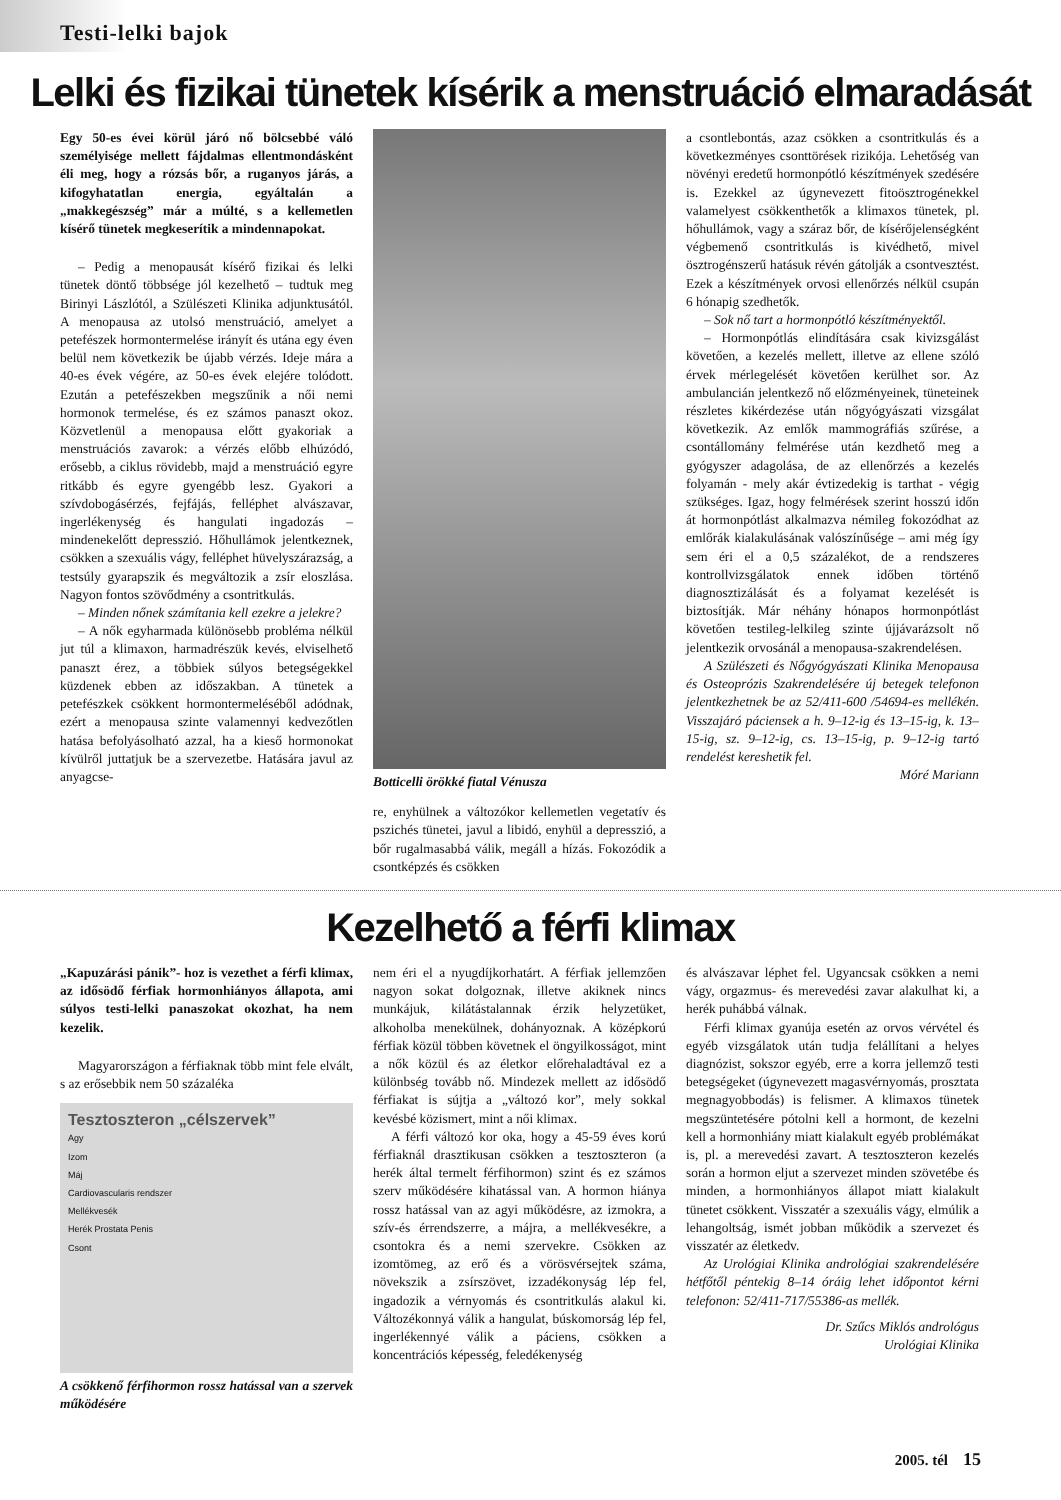Testi-lelki bajok
Lelki és fizikai tünetek kísérik a menstruáció elmaradását
Egy 50-es évei körül járó nő bölcsebbé váló személyisége mellett fájdalmas ellentmondásként éli meg, hogy a rózsás bőr, a ruganyos járás, a kifogyhatatlan energia, egyáltalán a „makkegészség” már a múlté, s a kellemetlen kísérő tünetek megkeserítik a mindennapokat.
– Pedig a menopausát kísérő fizikai és lelki tünetek döntő többsége jól kezelhető – tudtuk meg Birinyi Lászlótól, a Szülészeti Klinika adjunktusától. A menopausa az utolsó menstruáció, amelyet a petefészek hormontermelése irányít és utána egy éven belül nem következik be újabb vérzés. Ideje mára a 40-es évek végére, az 50-es évek elejére tolódott. Ezután a petefészekben megszűnik a női nemi hormonok termelése, és ez számos panaszt okoz. Közvetlenül a menopausa előtt gyakoriak a menstruációs zavarok: a vérzés előbb elhúzódó, erősebb, a ciklus rövidebb, majd a menstruáció egyre ritkább és egyre gyengébb lesz. Gyakori a szívdobogásérzés, fejfájás, felléphet alvászavar, ingerlékenység és hangulati ingadozás – mindenekelőtt depresszió. Hőhullámok jelentkeznek, csökken a szexuális vágy, felléphet hüvelyszárazság, a testsúly gyarapszik és megváltozik a zsír eloszlása. Nagyon fontos szövődmény a csontritkulás.
– Minden nőnek számítania kell ezekre a jelekre?
– A nők egyharmada különösebb probléma nélkül jut túl a klimaxon, harmadrészük kevés, elviselhető panaszt érez, a többiek súlyos betegségekkel küzdenek ebben az időszakban. A tünetek a petefészkek csökkent hormontermeléséből adódnak, ezért a menopausa szinte valamennyi kedvezőtlen hatása befolyásolható azzal, ha a kieső hormonokat kívülről juttatjuk be a szervezetbe. Hatására javul az anyagcse-
Botticelli örökké fiatal Vénusza
re, enyhülnek a változókor kellemetlen vegetatív és pszichés tünetei, javul a libidó, enyhül a depresszió, a bőr rugalmasabbá válik, megáll a hízás. Fokozódik a csontképzés és csökken
a csontlebontás, azaz csökken a csontritkulás és a következményes csonttörések rizikója. Lehetőség van növényi eredetű hormonpótló készítmények szedésére is. Ezekkel az úgynevezett fitoösztrogénekkel valamelyest csökkenthetők a klimaxos tünetek, pl. hőhullámok, vagy a száraz bőr, de kísérőjelenségként végbemenő csontritkulás is kivédhető, mivel ösztrogénszerű hatásuk révén gátolják a csontvesztést. Ezek a készítmények orvosi ellenőrzés nélkül csupán 6 hónapig szedhetők.
– Sok nő tart a hormonpótló készítményektől.
– Hormonpótlás elindítására csak kivizsgálást követően, a kezelés mellett, illetve az ellene szóló érvek mérlegelését követően kerülhet sor. Az ambulancián jelentkező nő előzményeinek, tüneteinek részletes kikérdezése után nőgyógyászati vizsgálat következik. Az emlők mammográfiás szűrése, a csontállomány felmérése után kezdhető meg a gyógyszer adagolása, de az ellenőrzés a kezelés folyamán - mely akár évtizedekig is tarthat - végig szükséges. Igaz, hogy felmérések szerint hosszú időn át hormonpótlást alkalmazva némileg fokozódhat az emlőrák kialakulásának valószínűsége – ami még így sem éri el a 0,5 százalékot, de a rendszeres kontrollvizsgálatok ennek időben történő diagnosztizálását és a folyamat kezelését is biztosítják. Már néhány hónapos hormonpótlást követően testileg-lelkileg szinte újjávarázsolt nő jelentkezik orvosánál a menopausa-szakrendelésen.
A Szülészeti és Nőgyógyászati Klinika Menopausa és Osteoprózis Szakrendelésére új betegek telefonon jelentkezhetnek be az 52/411-600 /54694-es mellékén. Visszajáró páciensek a h. 9–12-ig és 13–15-ig, k. 13–15-ig, sz. 9–12-ig, cs. 13–15-ig, p. 9–12-ig tartó rendelést kereshetik fel.
Móré Mariann
Kezelhető a férfi klimax
„Kapuzárási pánik”- hoz is vezethet a férfi klimax, az idősödő férfiak hormonhiányos állapota, ami súlyos testi-lelki panaszokat okozhat, ha nem kezelik.
Magyarországon a férfiaknak több mint fele elvált, s az erősebbik nem 50 százaléka
Tesztoszteron „célszervek”
Agy
Izom
Máj
Cardiovascularis rendszer
Mellékvesék
Herék Prostata Penis
Csont
A csökkenő férfihormon rossz hatással van a szervek működésére
nem éri el a nyugdíjkorhatárt. A férfiak jellemzően nagyon sokat dolgoznak, illetve akiknek nincs munkájuk, kilátástalannak érzik helyzetüket, alkoholba menekülnek, dohányoznak. A középkorú férfiak közül többen követnek el öngyilkosságot, mint a nők közül és az életkor előrehaladtával ez a különbség tovább nő. Mindezek mellett az idősödő férfiakat is sújtja a „változó kor”, mely sokkal kevésbé közismert, mint a női klimax.
A férfi változó kor oka, hogy a 45-59 éves korú férfiaknál drasztikusan csökken a tesztoszteron (a herék által termelt férfihormon) szint és ez számos szerv működésére kihatással van. A hormon hiánya rossz hatással van az agyi működésre, az izmokra, a szív-és érrendszerre, a májra, a mellékvesékre, a csontokra és a nemi szervekre. Csökken az izomtömeg, az erő és a vörösvérsejtek száma, növekszik a zsírszövet, izzadékonyság lép fel, ingadozik a vérnyomás és csontritkulás alakul ki. Változékonnyá válik a hangulat, búskomorság lép fel, ingerlékennyé válik a páciens, csökken a koncentrációs képesség, feledékenység
és alvászavar léphet fel. Ugyancsak csökken a nemi vágy, orgazmus- és merevedési zavar alakulhat ki, a herék puhábbá válnak.
Férfi klimax gyanúja esetén az orvos vérvétel és egyéb vizsgálatok után tudja felállítani a helyes diagnózist, sokszor egyéb, erre a korra jellemző testi betegségeket (úgynevezett magasvérnyomás, prosztata megnagyobbodás) is felismer. A klimaxos tünetek megszüntetésére pótolni kell a hormont, de kezelni kell a hormonhiány miatt kialakult egyéb problémákat is, pl. a merevedési zavart. A tesztoszteron kezelés során a hormon eljut a szervezet minden szövetébe és minden, a hormonhiányos állapot miatt kialakult tünetet csökkent. Visszatér a szexuális vágy, elmúlik a lehangoltság, ismét jobban működik a szervezet és visszatér az életkedv.
Az Urológiai Klinika andrológiai szakrendelésére hétfőtől péntekig 8–14 óráig lehet időpontot kérni telefonon: 52/411-717/55386-as mellék.
Dr. Szűcs Miklós andrológus
Urológiai Klinika
2005. tél 15